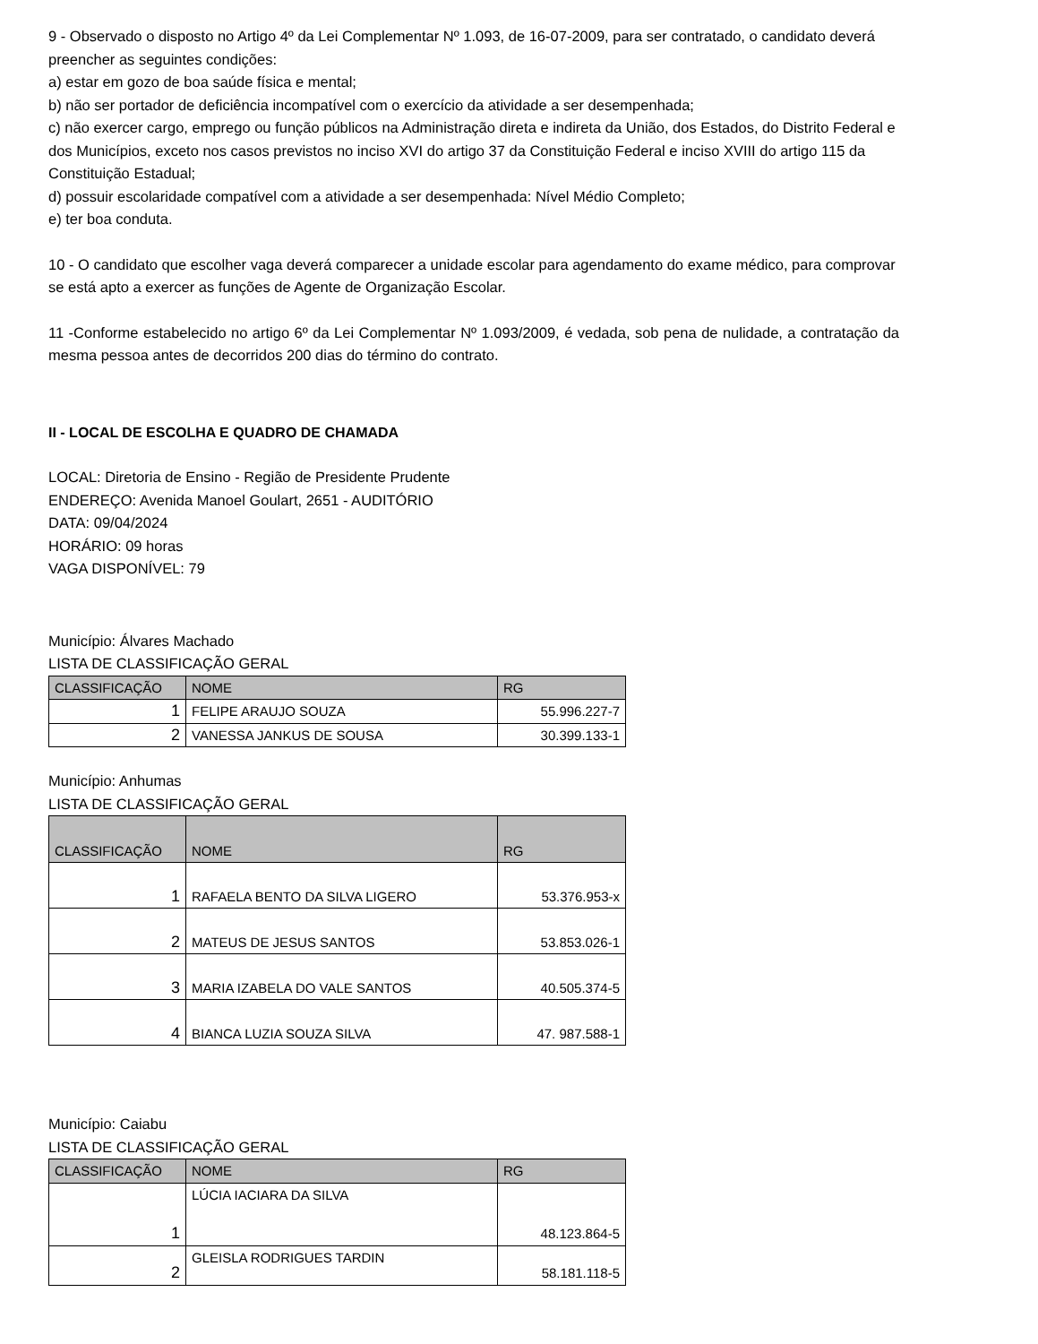9 - Observado o disposto no Artigo 4º da Lei Complementar Nº 1.093, de 16-07-2009, para ser contratado, o candidato deverá preencher as seguintes condições:
a) estar em gozo de boa saúde física e mental;
b) não ser portador de deficiência incompatível com o exercício da atividade a ser desempenhada;
c) não exercer cargo, emprego ou função públicos na Administração direta e indireta da União, dos Estados, do Distrito Federal e dos Municípios, exceto nos casos previstos no inciso XVI do artigo 37 da Constituição Federal e inciso XVIII do artigo 115 da Constituição Estadual;
d) possuir escolaridade compatível com a atividade a ser desempenhada: Nível Médio Completo;
e) ter boa conduta.
10 - O candidato que escolher vaga deverá comparecer a unidade escolar para agendamento do exame médico, para comprovar se está apto a exercer as funções de Agente de Organização Escolar.
11 -Conforme estabelecido no artigo 6º da Lei Complementar Nº 1.093/2009, é vedada, sob pena de nulidade, a contratação da mesma pessoa antes de decorridos 200 dias do término do contrato.
II - LOCAL DE ESCOLHA E QUADRO DE CHAMADA
LOCAL: Diretoria de Ensino - Região de Presidente Prudente
ENDEREÇO: Avenida Manoel Goulart, 2651 - AUDITÓRIO
DATA: 09/04/2024
HORÁRIO: 09 horas
VAGA DISPONÍVEL: 79
Município: Álvares Machado
LISTA DE CLASSIFICAÇÃO GERAL
| CLASSIFICAÇÃO | NOME | RG |
| --- | --- | --- |
| 1 | FELIPE ARAUJO SOUZA | 55.996.227-7 |
| 2 | VANESSA JANKUS DE SOUSA | 30.399.133-1 |
Município: Anhumas
LISTA DE CLASSIFICAÇÃO GERAL
| CLASSIFICAÇÃO | NOME | RG |
| --- | --- | --- |
| 1 | RAFAELA BENTO DA SILVA LIGERO | 53.376.953-x |
| 2 | MATEUS DE JESUS SANTOS | 53.853.026-1 |
| 3 | MARIA IZABELA DO VALE SANTOS | 40.505.374-5 |
| 4 | BIANCA LUZIA SOUZA SILVA | 47. 987.588-1 |
Município: Caiabu
LISTA DE CLASSIFICAÇÃO GERAL
| CLASSIFICAÇÃO | NOME | RG |
| --- | --- | --- |
| 1 | LÚCIA IACIARA DA SILVA | 48.123.864-5 |
| 2 | GLEISLA RODRIGUES TARDIN | 58.181.118-5 |